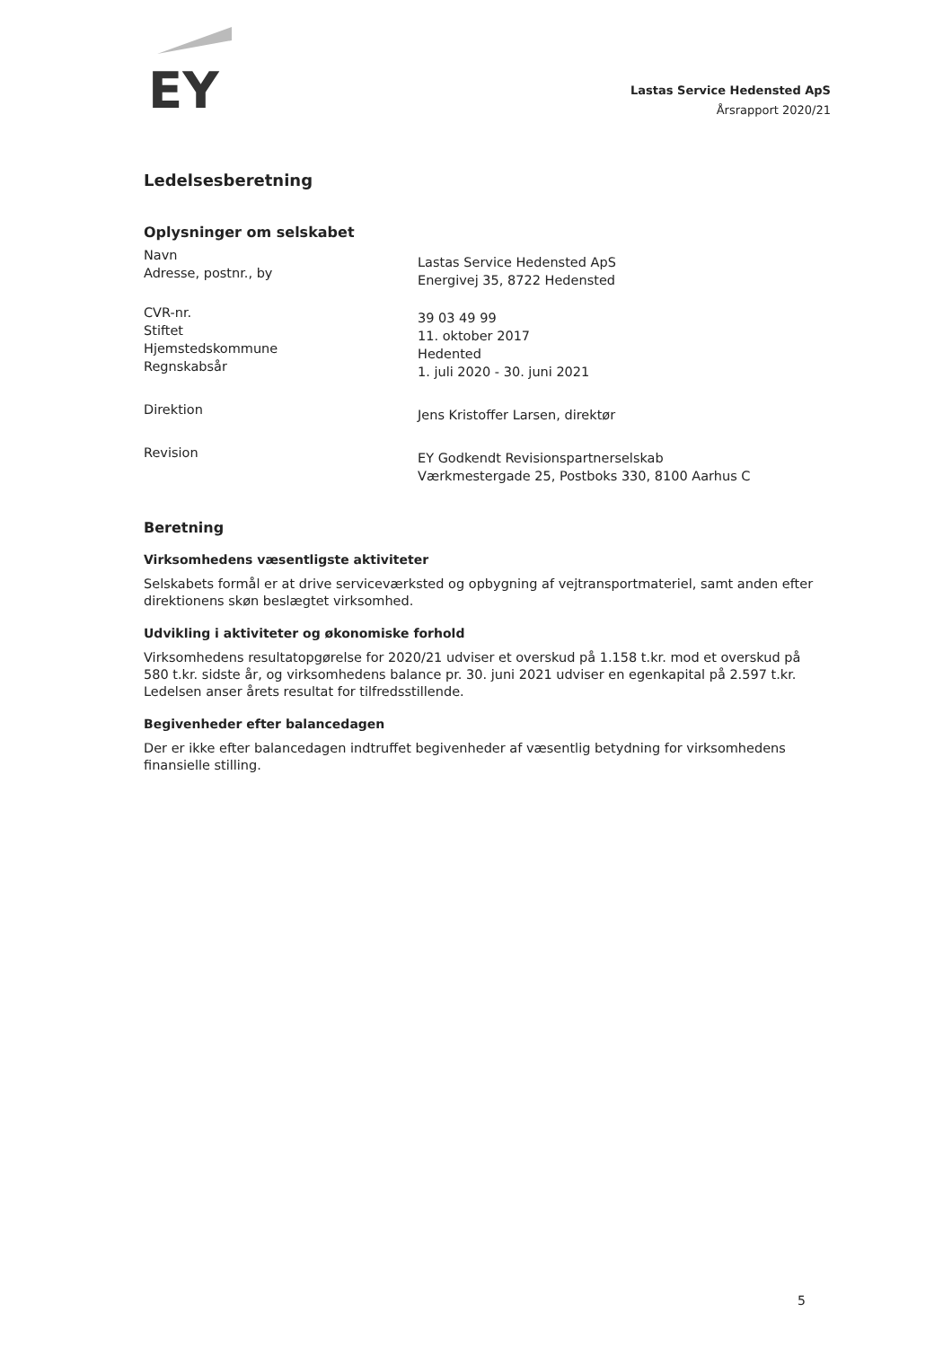EY
Lastas Service Hedensted ApS
Årsrapport 2020/21
Ledelsesberetning
Oplysninger om selskabet
| Navn Adresse, postnr., by | Lastas Service Hedensted ApS Energivej 35, 8722 Hedensted |
| CVR-nr. Stiftet Hjemstedskommune Regnskabsår | 39 03 49 99 11. oktober 2017 Hedented 1. juli 2020 - 30. juni 2021 |
| Direktion | Jens Kristoffer Larsen, direktør |
| Revision | EY Godkendt Revisionspartnerselskab Værkmestergade 25, Postboks 330, 8100 Aarhus C |
Beretning
Virksomhedens væsentligste aktiviteter
Selskabets formål er at drive serviceværksted og opbygning af vejtransportmateriel, samt anden efter direktionens skøn beslægtet virksomhed.
Udvikling i aktiviteter og økonomiske forhold
Virksomhedens resultatopgørelse for 2020/21 udviser et overskud på 1.158 t.kr. mod et overskud på 580 t.kr. sidste år, og virksomhedens balance pr. 30. juni 2021 udviser en egenkapital på 2.597 t.kr. Ledelsen anser årets resultat for tilfredsstillende.
Begivenheder efter balancedagen
Der er ikke efter balancedagen indtruffet begivenheder af væsentlig betydning for virksomhedens finansielle stilling.
5